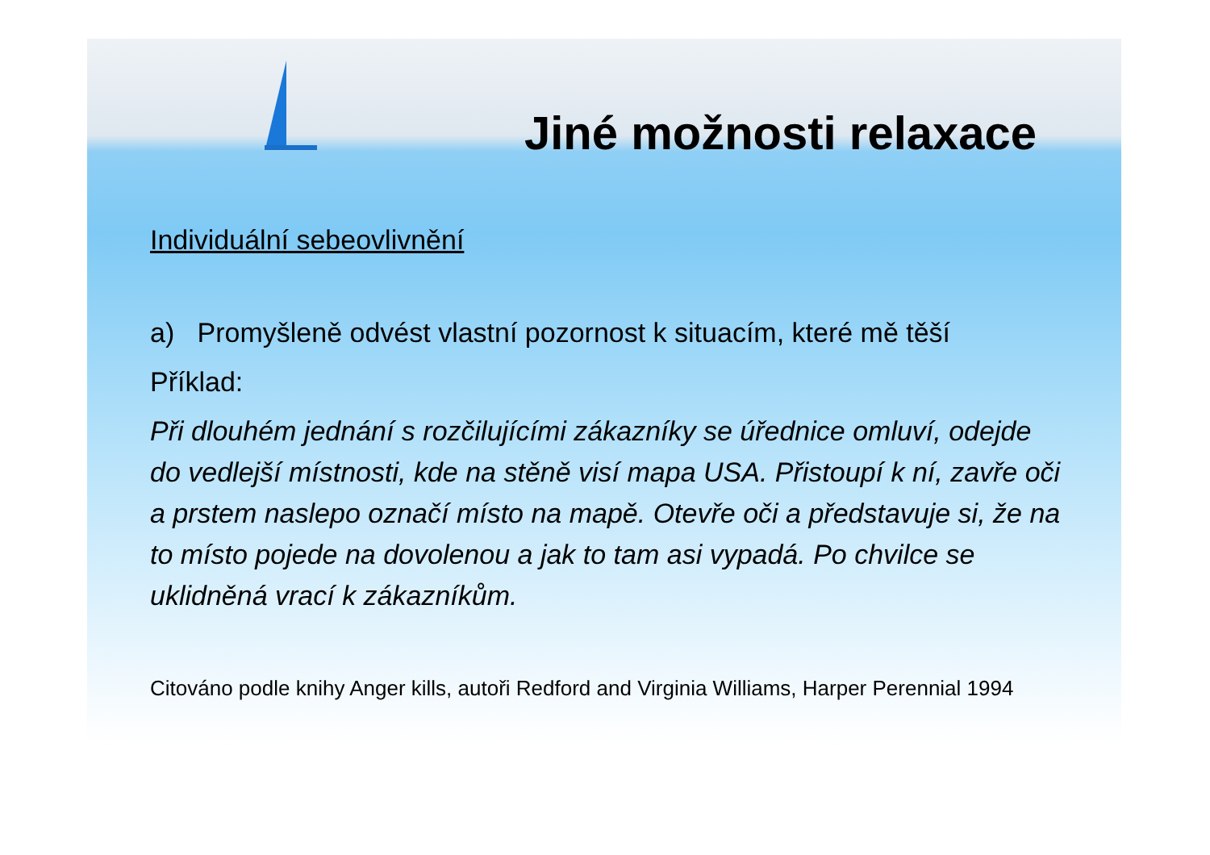Jiné možnosti relaxace
Individuální sebeovlivnění
a) Promyšleně odvést vlastní pozornost k situacím, které mě těší
Příklad:
Při dlouhém jednání s rozčilujícími zákazníky se úřednice omluví, odejde do vedlejší místnosti, kde na stěně visí mapa USA. Přistoupí k ní, zavře oči a prstem naslepo označí místo na mapě. Otevře oči a představuje si, že na to místo pojede na dovolenou a jak to tam asi vypadá. Po chvilce se uklidněná vrací k zákazníkům.
Citováno podle knihy Anger kills, autoři Redford and Virginia Williams, Harper Perennial 1994